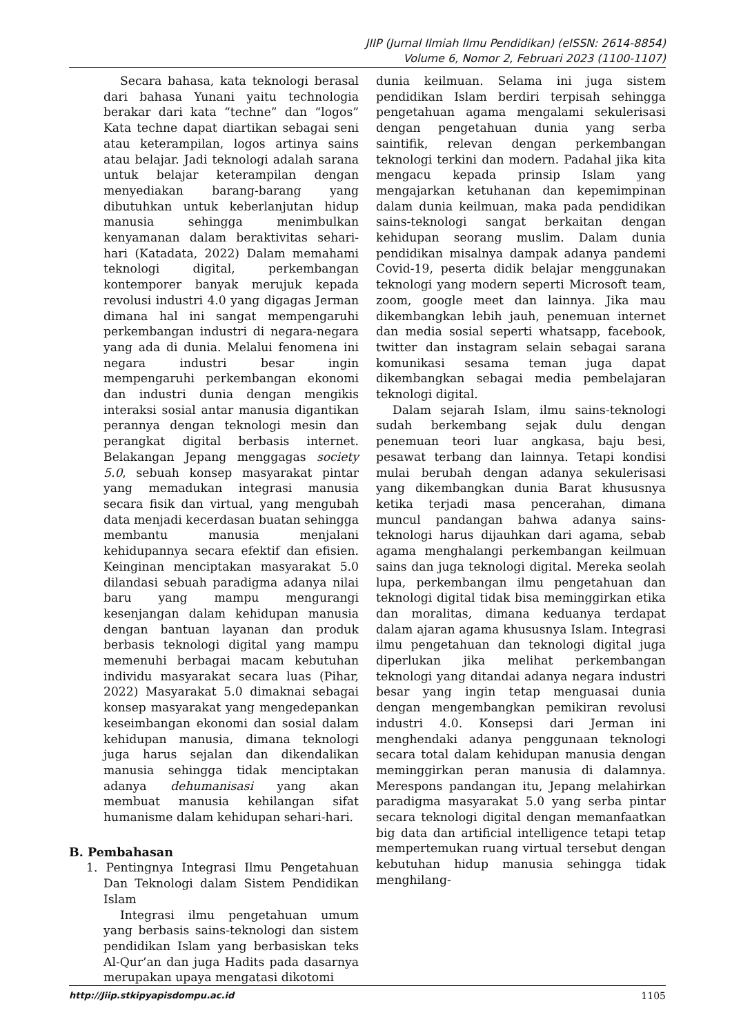JIIP (Jurnal Ilmiah Ilmu Pendidikan) (eISSN: 2614-8854)
Volume 6, Nomor 2, Februari 2023 (1100-1107)
Secara bahasa, kata teknologi berasal dari bahasa Yunani yaitu technologia berakar dari kata “techne” dan “logos” Kata techne dapat diartikan sebagai seni atau keterampilan, logos artinya sains atau belajar. Jadi teknologi adalah sarana untuk belajar keterampilan dengan menyediakan barang-barang yang dibutuhkan untuk keberlanjutan hidup manusia sehingga menimbulkan kenyamanan dalam beraktivitas sehari-hari (Katadata, 2022) Dalam memahami teknologi digital, perkembangan kontemporer banyak merujuk kepada revolusi industri 4.0 yang digagas Jerman dimana hal ini sangat mempengaruhi perkembangan industri di negara-negara yang ada di dunia. Melalui fenomena ini negara industri besar ingin mempengaruhi perkembangan ekonomi dan industri dunia dengan mengikis interaksi sosial antar manusia digantikan perannya dengan teknologi mesin dan perangkat digital berbasis internet. Belakangan Jepang menggagas society 5.0, sebuah konsep masyarakat pintar yang memadukan integrasi manusia secara fisik dan virtual, yang mengubah data menjadi kecerdasan buatan sehingga membantu manusia menjalani kehidupannya secara efektif dan efisien. Keinginan menciptakan masyarakat 5.0 dilandasi sebuah paradigma adanya nilai baru yang mampu mengurangi kesenjangan dalam kehidupan manusia dengan bantuan layanan dan produk berbasis teknologi digital yang mampu memenuhi berbagai macam kebutuhan individu masyarakat secara luas (Pihar, 2022) Masyarakat 5.0 dimaknai sebagai konsep masyarakat yang mengedepankan keseimbangan ekonomi dan sosial dalam kehidupan manusia, dimana teknologi juga harus sejalan dan dikendalikan manusia sehingga tidak menciptakan adanya dehumanisasi yang akan membuat manusia kehilangan sifat humanisme dalam kehidupan sehari-hari.
B. Pembahasan
1. Pentingnya Integrasi Ilmu Pengetahuan Dan Teknologi dalam Sistem Pendidikan Islam
Integrasi ilmu pengetahuan umum yang berbasis sains-teknologi dan sistem pendidikan Islam yang berbasiskan teks Al-Qur’an dan juga Hadits pada dasarnya merupakan upaya mengatasi dikotomi
dunia keilmuan. Selama ini juga sistem pendidikan Islam berdiri terpisah sehingga pengetahuan agama mengalami sekulerisasi dengan pengetahuan dunia yang serba saintifik, relevan dengan perkembangan teknologi terkini dan modern. Padahal jika kita mengacu kepada prinsip Islam yang mengajarkan ketuhanan dan kepemimpinan dalam dunia keilmuan, maka pada pendidikan sains-teknologi sangat berkaitan dengan kehidupan seorang muslim. Dalam dunia pendidikan misalnya dampak adanya pandemi Covid-19, peserta didik belajar menggunakan teknologi yang modern seperti Microsoft team, zoom, google meet dan lainnya. Jika mau dikembangkan lebih jauh, penemuan internet dan media sosial seperti whatsapp, facebook, twitter dan instagram selain sebagai sarana komunikasi sesama teman juga dapat dikembangkan sebagai media pembelajaran teknologi digital.
Dalam sejarah Islam, ilmu sains-teknologi sudah berkembang sejak dulu dengan penemuan teori luar angkasa, baju besi, pesawat terbang dan lainnya. Tetapi kondisi mulai berubah dengan adanya sekulerisasi yang dikembangkan dunia Barat khususnya ketika terjadi masa pencerahan, dimana muncul pandangan bahwa adanya sains-teknologi harus dijauhkan dari agama, sebab agama menghalangi perkembangan keilmuan sains dan juga teknologi digital. Mereka seolah lupa, perkembangan ilmu pengetahuan dan teknologi digital tidak bisa meminggirkan etika dan moralitas, dimana keduanya terdapat dalam ajaran agama khususnya Islam. Integrasi ilmu pengetahuan dan teknologi digital juga diperlukan jika melihat perkembangan teknologi yang ditandai adanya negara industri besar yang ingin tetap menguasai dunia dengan mengembangkan pemikiran revolusi industri 4.0. Konsepsi dari Jerman ini menghendaki adanya penggunaan teknologi secara total dalam kehidupan manusia dengan meminggirkan peran manusia di dalamnya. Merespons pandangan itu, Jepang melahirkan paradigma masyarakat 5.0 yang serba pintar secara teknologi digital dengan memanfaatkan big data dan artificial intelligence tetapi tetap mempertemukan ruang virtual tersebut dengan kebutuhan hidup manusia sehingga tidak menghilang-
http://Jiip.stkipyapisdompu.ac.id 1105